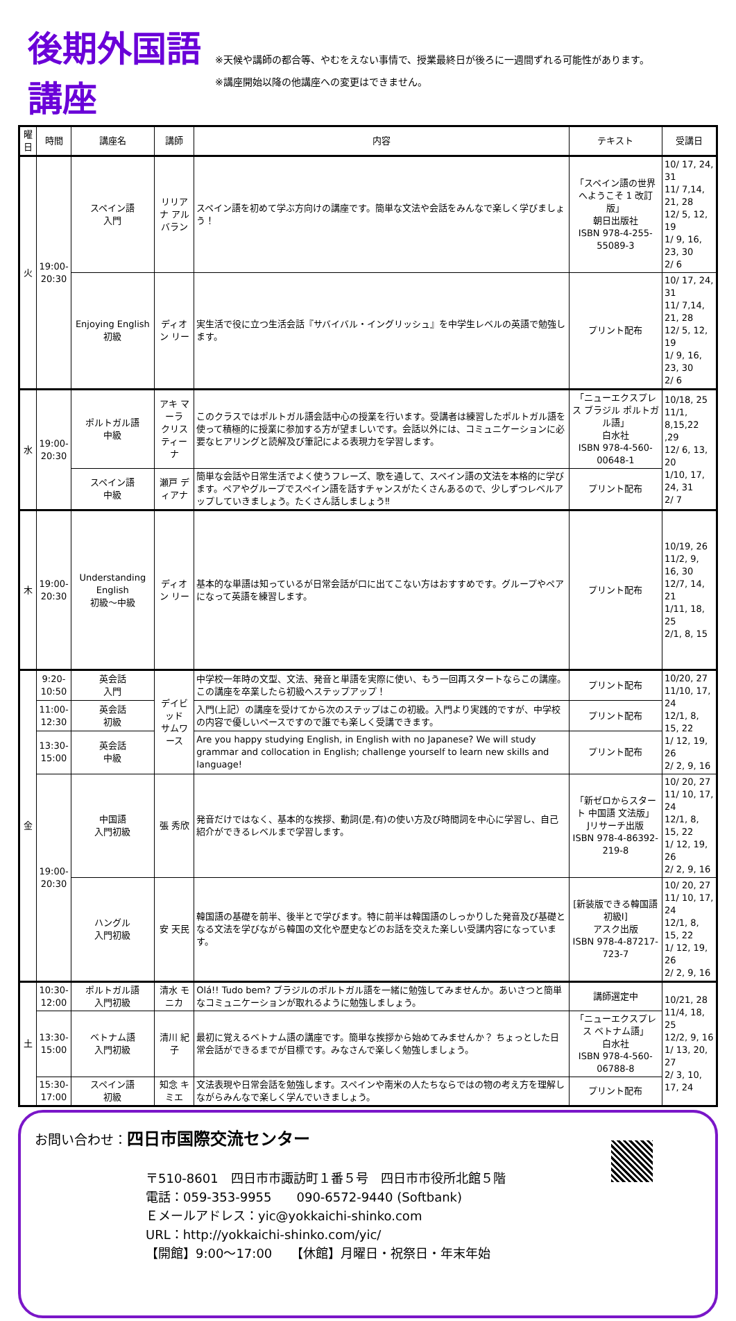後期外国語講座
※天候や講師の都合等、やむをえない事情で、授業最終日が後ろに一週間ずれる可能性があります。
※講座開始以降の他講座への変更はできません。
| 曜日 | 時間 | 講座名 | 講師 | 内容 | テキスト | 受講日 |
| --- | --- | --- | --- | --- | --- | --- |
| 火 | 19:00- 20:30 | スペイン語 入門 | リリアナ アルバラン | スペイン語を初めて学ぶ方向けの講座です。簡単な文法や会話をみんなで楽しく学びましょう！ | 「スペイン語の世界へようこそ 1 改訂版」 朝日出版社 ISBN 978-4-255-55089-3 | 10/ 17, 24, 31 11/ 7,14, 21, 28 12/ 5, 12, 19 1/ 9, 16, 23, 30 2/ 6 |
| | | Enjoying English 初級 | ディオン リー | 実生活で役に立つ生活会話『サバイバル・イングリッシュ』を中学生レベルの英語で勉強します。 | プリント配布 | 10/ 17, 24, 31 11/ 7,14, 21, 28 12/ 5, 12, 19 1/ 9, 16, 23, 30 2/ 6 |
| 水 | 19:00- 20:30 | ポルトガル語 中級 | アキ マーラ クリスティーナ | このクラスではポルトガル語会話中心の授業を行います。受講者は練習したポルトガル語を使って積極的に授業に参加する方が望ましいです。会話以外には、コミュニケーションに必要なヒアリングと読解及び筆記による表現力を学習します。 | 「ニューエクスプレス ブラジル ポルトガル語」 白水社 ISBN 978-4-560-00648-1 | 10/18, 25 11/1, 8,15,22 ,29 12/ 6, 13, 20 1/10, 17, 24, 31 2/ 7 |
| | | スペイン語 中級 | 瀬戸 ディアナ | 簡単な会話や日常生活でよく使うフレーズ、歌を通して、スペイン語の文法を本格的に学びます。ペアやグループでスペイン語を話すチャンスがたくさんあるので、少しずつレベルアップしていきましょう。たくさん話しましょう‼ | プリント配布 | |
| 木 | 19:00- 20:30 | Understanding English 初級～中級 | ディオン リー | 基本的な単語は知っているが日常会話が口に出てこない方はおすすめです。グループやペアになって英語を練習します。 | プリント配布 | 10/19, 26 11/2, 9, 16, 30 12/7, 14, 21 1/11, 18, 25 2/1, 8, 15 |
| 金 | 9:20- 10:50 | 英会話 入門 | デイビッド サムワース | 中学校一年時の文型、文法、発音と単語を実際に使い、もう一回再スタートならこの講座。この講座を卒業したら初級へステップアップ！ | プリント配布 | 10/20, 27 11/10, 17, 24 12/1, 8, 15, 22 1/ 12, 19, 26 2/ 2, 9, 16 |
| | 11:00- 12:30 | 英会話 初級 | | 入門(上記）の講座を受けてから次のステップはこの初級。入門より実践的ですが、中学校の内容で優しいペースですので誰でも楽しく受講できます。 | プリント配布 | |
| | 13:30- 15:00 | 英会話 中級 | | Are you happy studying English, in English with no Japanese? We will study grammar and collocation in English; challenge yourself to learn new skills and language! | プリント配布 | |
| | 19:00- 20:30 | 中国語 入門初級 | 張 秀欣 | 発音だけではなく、基本的な挨拶、動詞(是,有)の使い方及び時間詞を中心に学習し、自己紹介ができるレベルまで学習します。 | 「新ゼロからスタート 中国語 文法版」 Jリサーチ出版 ISBN 978-4-86392-219-8 | 10/ 20, 27 11/ 10, 17, 24 12/1, 8, 15, 22 1/ 12, 19, 26 2/ 2, 9, 16 |
| | | ハングル 入門初級 | 安 天民 | 韓国語の基礎を前半、後半とで学びます。特に前半は韓国語のしっかりした発音及び基礎となる文法を学びながら韓国の文化や歴史などのお話を交えた楽しい受講内容になっています。 | [新装版できる韓国語初級Ⅰ] アスク出版 ISBN 978-4-87217-723-7 | 10/ 20, 27 11/ 10, 17, 24 12/1, 8, 15, 22 1/ 12, 19, 26 2/ 2, 9, 16 |
| 土 | 10:30- 12:00 | ポルトガル語 入門初級 | 清水 モニカ | Olá!! Tudo bem? ブラジルのポルトガル語を一緒に勉強してみませんか。あいさつと簡単なコミュニケーションが取れるように勉強しましょう。 | 講師選定中 | 10/21, 28 11/4, 18, 25 12/2, 9, 16 1/ 13, 20, 27 2/ 3, 10, 17, 24 |
| | 13:30- 15:00 | ベトナム語 入門初級 | 清川 紀子 | 最初に覚えるベトナム語の講座です。簡単な挨拶から始めてみませんか？ ちょっとした日常会話ができるまでが目標です。みなさんで楽しく勉強しましょう。 | 「ニューエクスプレス ベトナム語」 白水社 ISBN 978-4-560-06788-8 | |
| | 15:30- 17:00 | スペイン語 初級 | 知念 キミエ | 文法表現や日常会話を勉強します。スペインや南米の人たちならではの物の考え方を理解しながらみんなで楽しく学んでいきましょう。 | プリント配布 | |
お問い合わせ：四日市国際交流センター
〒510-8601　四日市市諏訪町１番５号　四日市市役所北館５階
電話：059-353-9955　　090-6572-9440 (Softbank)
Ｅメールアドレス：yic@yokkaichi-shinko.com
URL：http://yokkaichi-shinko.com/yic/
【開館】9:00～17:00　　【休館】月曜日・祝祭日・年末年始